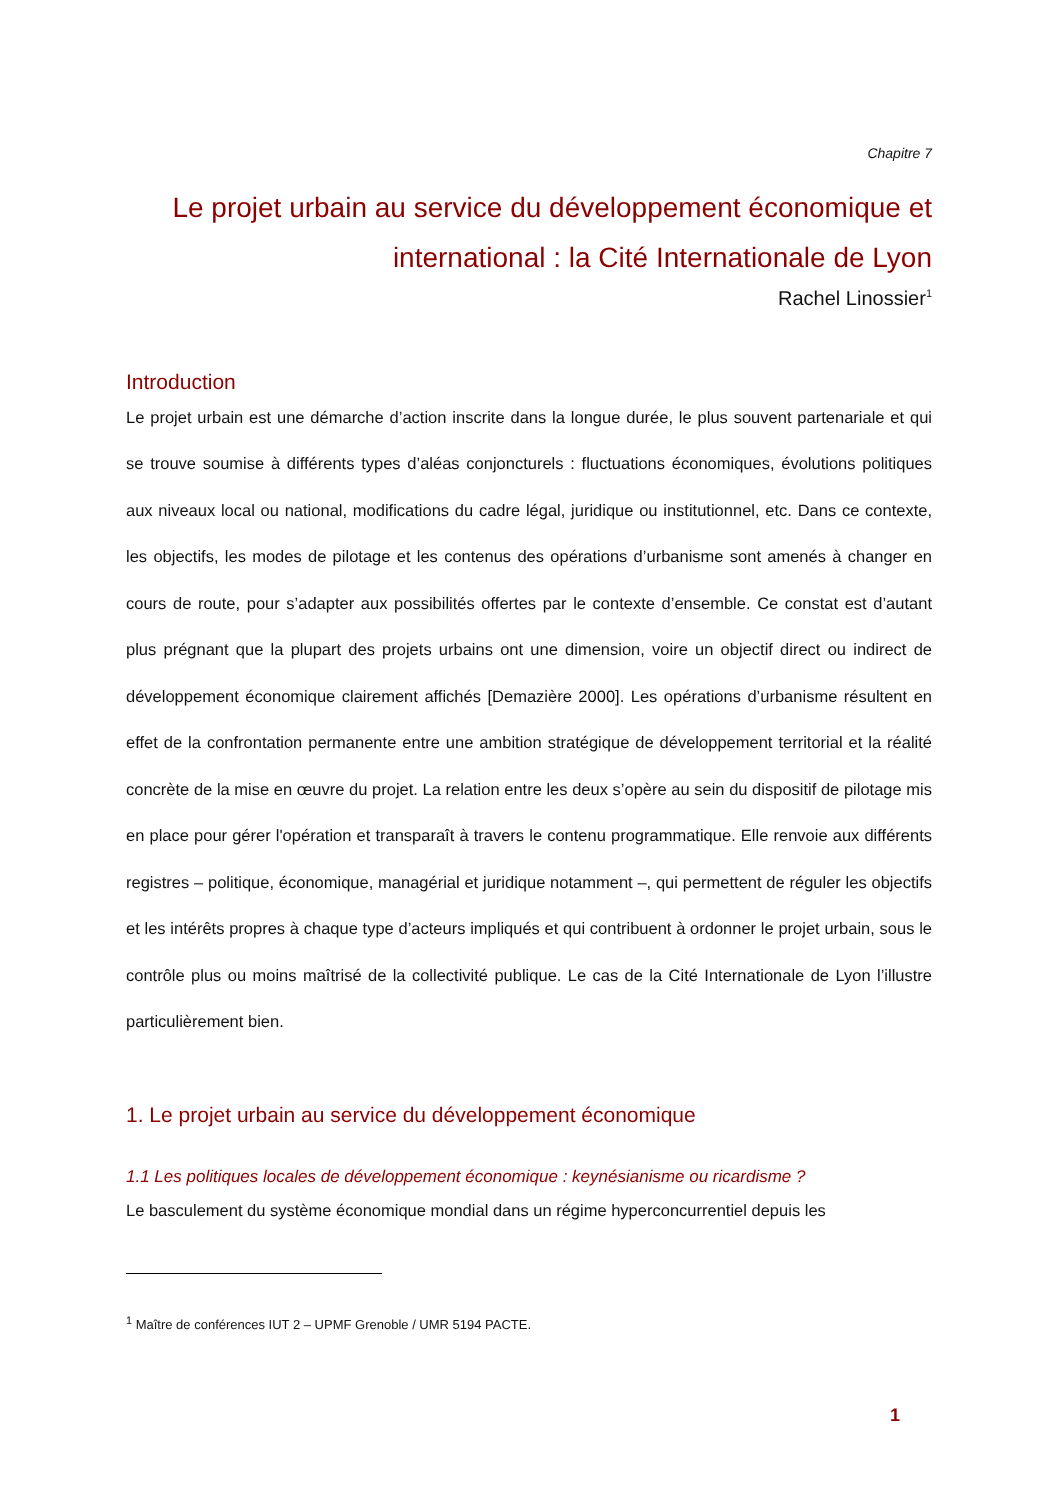Chapitre 7
Le projet urbain au service du développement économique et international : la Cité Internationale de Lyon
Rachel Linossier<sup>1</sup>
Introduction
Le projet urbain est une démarche d’action inscrite dans la longue durée, le plus souvent partenariale et qui se trouve soumise à différents types d’aléas conjoncturels : fluctuations économiques, évolutions politiques aux niveaux local ou national, modifications du cadre légal, juridique ou institutionnel, etc. Dans ce contexte, les objectifs, les modes de pilotage et les contenus des opérations d’urbanisme sont amenés à changer en cours de route, pour s’adapter aux possibilités offertes par le contexte d’ensemble. Ce constat est d’autant plus prégnant que la plupart des projets urbains ont une dimension, voire un objectif direct ou indirect de développement économique clairement affichés [Demazière 2000]. Les opérations d’urbanisme résultent en effet de la confrontation permanente entre une ambition stratégique de développement territorial et la réalité concrète de la mise en œuvre du projet. La relation entre les deux s’opère au sein du dispositif de pilotage mis en place pour gérer l'opération et transparaît à travers le contenu programmatique. Elle renvoie aux différents registres – politique, économique, managérial et juridique notamment –, qui permettent de réguler les objectifs et les intérêts propres à chaque type d’acteurs impliqués et qui contribuent à ordonner le projet urbain, sous le contrôle plus ou moins maîtrisé de la collectivité publique. Le cas de la Cité Internationale de Lyon l’illustre particulièrement bien.
1. Le projet urbain au service du développement économique
1.1 Les politiques locales de développement économique : keynésianisme ou ricardisme ?
Le basculement du système économique mondial dans un régime hyperconcurrentiel depuis les
<sup>1</sup> Maître de conférences IUT 2 – UPMF Grenoble / UMR 5194 PACTE.
1